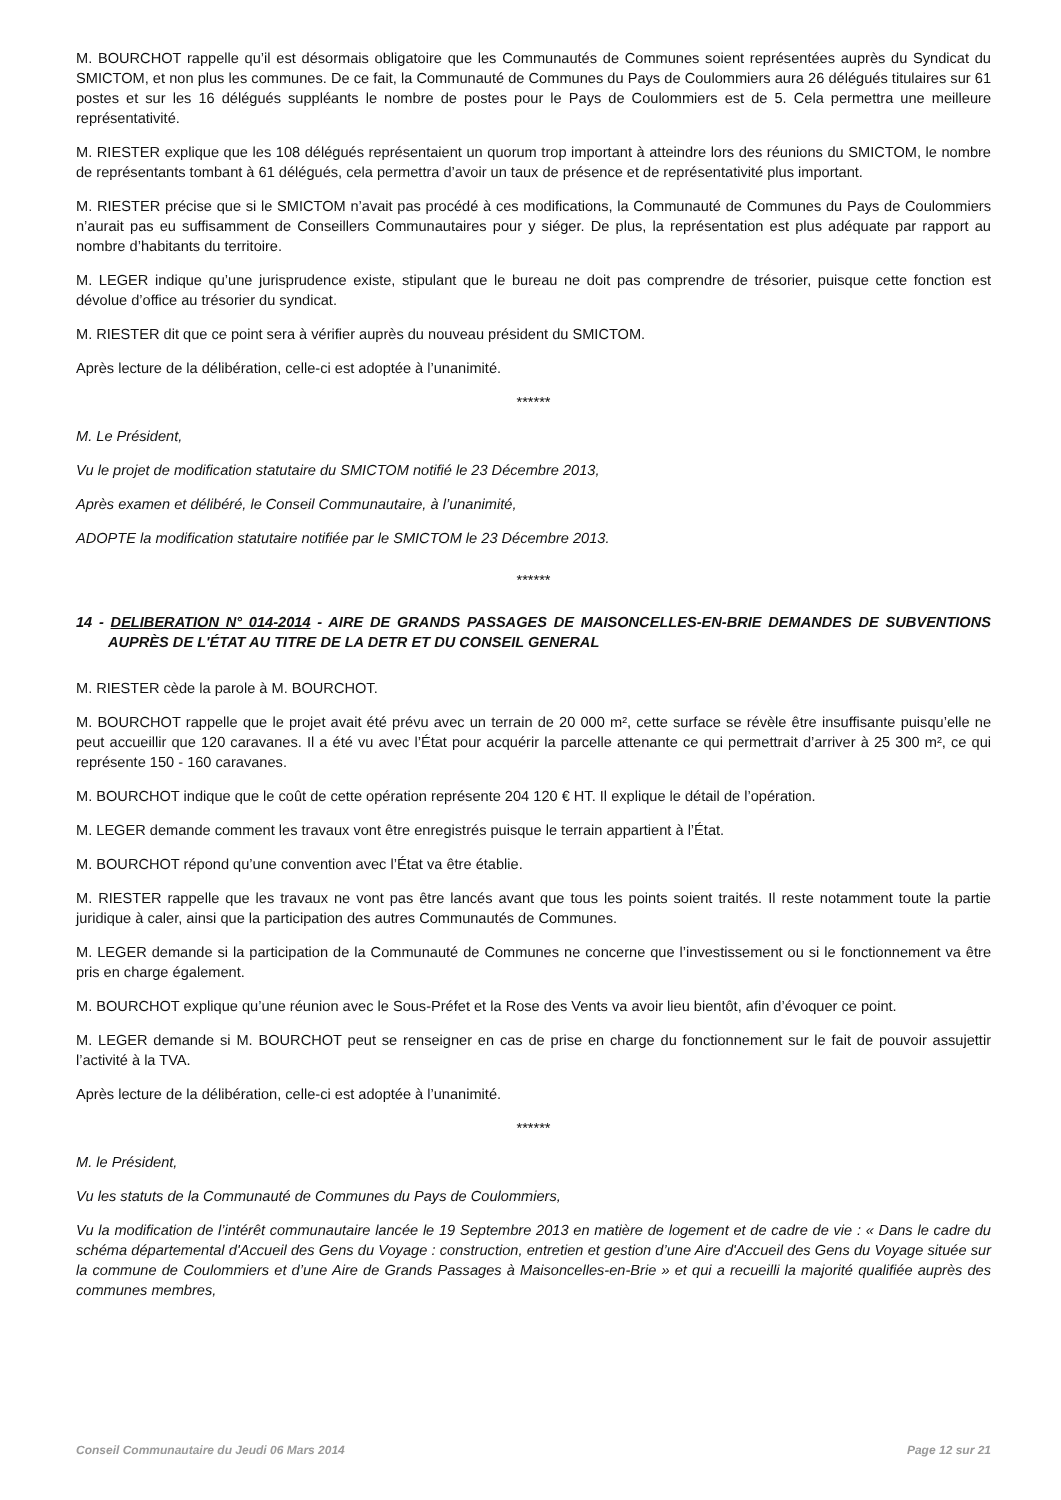M. BOURCHOT rappelle qu’il est désormais obligatoire que les Communautés de Communes soient représentées auprès du Syndicat du SMICTOM, et non plus les communes. De ce fait, la Communauté de Communes du Pays de Coulommiers aura 26 délégués titulaires sur 61 postes et sur les 16 délégués suppléants le nombre de postes pour le Pays de Coulommiers est de 5. Cela permettra une meilleure représentativité.
M. RIESTER explique que les 108 délégués représentaient un quorum trop important à atteindre lors des réunions du SMICTOM, le nombre de représentants tombant à 61 délégués, cela permettra d’avoir un taux de présence et de représentativité plus important.
M. RIESTER précise que si le SMICTOM n’avait pas procédé à ces modifications, la Communauté de Communes du Pays de Coulommiers n’aurait pas eu suffisamment de Conseillers Communautaires pour y siéger. De plus, la représentation est plus adéquate par rapport au nombre d’habitants du territoire.
M. LEGER indique qu’une jurisprudence existe, stipulant que le bureau ne doit pas comprendre de trésorier, puisque cette fonction est dévolue d’office au trésorier du syndicat.
M. RIESTER dit que ce point sera à vérifier auprès du nouveau président du SMICTOM.
Après lecture de la délibération, celle-ci est adoptée à l’unanimité.
******
M. Le Président,
Vu le projet de modification statutaire du SMICTOM notifié le 23 Décembre 2013,
Après examen et délibéré, le Conseil Communautaire, à l’unanimité,
ADOPTE la modification statutaire notifiée par le SMICTOM le 23 Décembre 2013.
******
14 - DELIBERATION N° 014-2014 - AIRE DE GRANDS PASSAGES DE MAISONCELLES-EN-BRIE DEMANDES DE SUBVENTIONS AUPRÈS DE L'ÉTAT AU TITRE DE LA DETR ET DU CONSEIL GENERAL
M. RIESTER cède la parole à M. BOURCHOT.
M. BOURCHOT rappelle que le projet avait été prévu avec un terrain de 20 000 m², cette surface se révèle être insuffisante puisqu’elle ne peut accueillir que 120 caravanes. Il a été vu avec l’État pour acquérir la parcelle attenante ce qui permettrait d’arriver à 25 300 m², ce qui représente 150 - 160 caravanes.
M. BOURCHOT indique que le coût de cette opération représente 204 120 € HT. Il explique le détail de l’opération.
M. LEGER demande comment les travaux vont être enregistrés puisque le terrain appartient à l’État.
M. BOURCHOT répond qu’une convention avec l’État va être établie.
M. RIESTER rappelle que les travaux ne vont pas être lancés avant que tous les points soient traités. Il reste notamment toute la partie juridique à caler, ainsi que la participation des autres Communautés de Communes.
M. LEGER demande si la participation de la Communauté de Communes ne concerne que l’investissement ou si le fonctionnement va être pris en charge également.
M. BOURCHOT explique qu’une réunion avec le Sous-Préfet et la Rose des Vents va avoir lieu bientôt, afin d’évoquer ce point.
M. LEGER demande si M. BOURCHOT peut se renseigner en cas de prise en charge du fonctionnement sur le fait de pouvoir assujettir l’activité à la TVA.
Après lecture de la délibération, celle-ci est adoptée à l’unanimité.
******
M. le Président,
Vu les statuts de la Communauté de Communes du Pays de Coulommiers,
Vu la modification de l’intérêt communautaire lancée le 19 Septembre 2013 en matière de logement et de cadre de vie : « Dans le cadre du schéma départemental d'Accueil des Gens du Voyage : construction, entretien et gestion d’une Aire d'Accueil des Gens du Voyage située sur la commune de Coulommiers et d’une Aire de Grands Passages à Maisoncelles-en-Brie » et qui a recueilli la majorité qualifiée auprès des communes membres,
Conseil Communautaire du Jeudi 06 Mars 2014 Page 12 sur 21